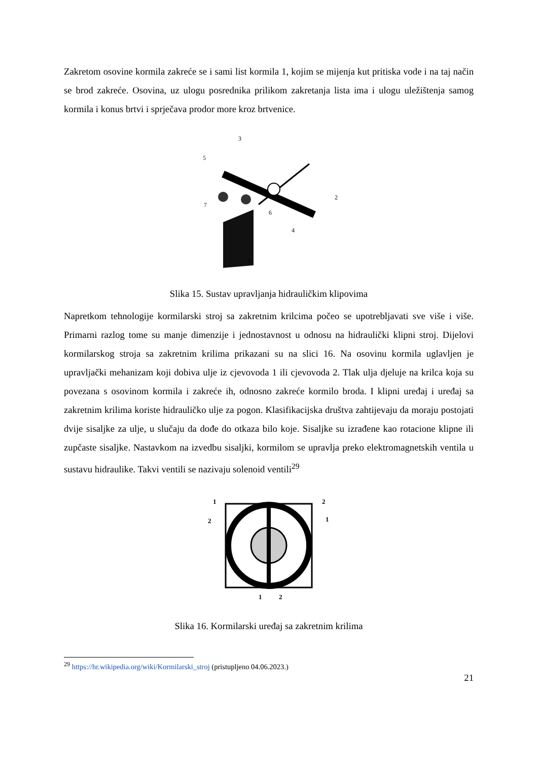Zakretom osovine kormila zakreće se i sami list kormila 1, kojim se mijenja kut pritiska vode i na taj način se brod zakreće. Osovina, uz ulogu posrednika prilikom zakretanja lista ima i ulogu uležištenja samog kormila i konus brtvi i sprječava prodor more kroz brtvenice.
3
5
2
7
6
4
1
Slika 15. Sustav upravljanja hidrauličkim klipovima
Napretkom tehnologije kormilarski stroj sa zakretnim krilcima počeo se upotrebljavati sve više i više. Primarni razlog tome su manje dimenzije i jednostavnost u odnosu na hidraulički klipni stroj. Dijelovi kormilarskog stroja sa zakretnim krilima prikazani su na slici 16. Na osovinu kormila uglavljen je upravljački mehanizam koji dobiva ulje iz cjevovoda 1 ili cjevovoda 2. Tlak ulja djeluje na krilca koja su povezana s osovinom kormila i zakreće ih, odnosno zakreće kormilo broda. I klipni uređaj i uređaj sa zakretnim krilima koriste hidrauličko ulje za pogon. Klasifikacijska društva zahtijevaju da moraju postojati dvije sisaljke za ulje, u slučaju da dođe do otkaza bilo koje. Sisaljke su izrađene kao rotacione klipne ili zupčaste sisaljke. Nastavkom na izvedbu sisaljki, kormilom se upravlja preko elektromagnetskih ventila u sustavu hidraulike. Takvi ventili se nazivaju solenoid ventili<sup>29</sup>
1
2
2
1
1
2
Slika 16. Kormilarski uređaj sa zakretnim krilima
<sup>29</sup> https://hr.wikipedia.org/wiki/Kormilarski_stroj (pristupljeno 04.06.2023.)
21